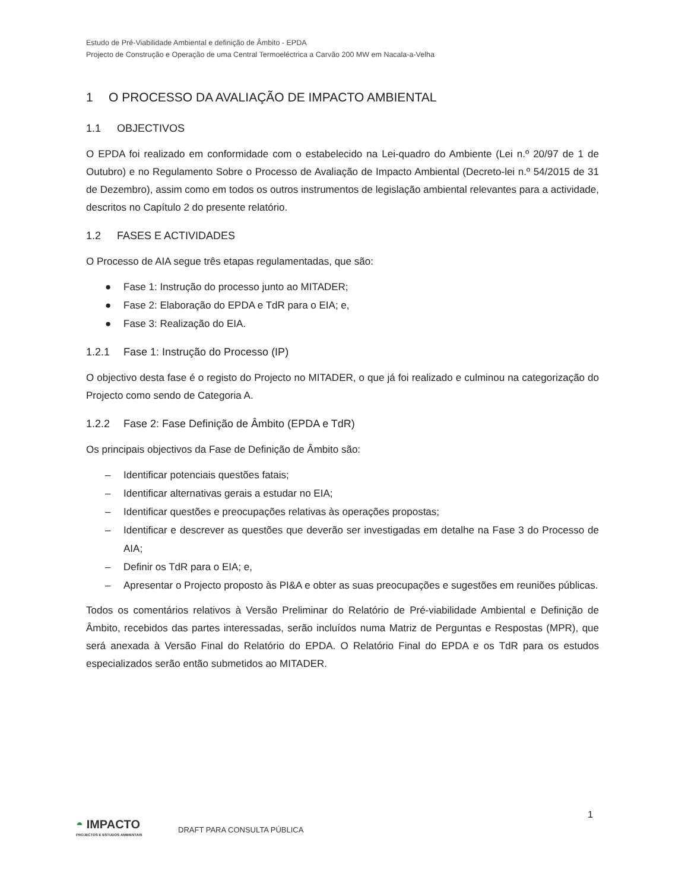Estudo de Pré-Viabilidade Ambiental e definição de Âmbito - EPDA
Projecto de Construção e Operação de uma Central Termoeléctrica a Carvão 200 MW em Nacala-a-Velha
1 O PROCESSO DA AVALIAÇÃO DE IMPACTO AMBIENTAL
1.1 OBJECTIVOS
O EPDA foi realizado em conformidade com o estabelecido na Lei-quadro do Ambiente (Lei n.º 20/97 de 1 de Outubro) e no Regulamento Sobre o Processo de Avaliação de Impacto Ambiental (Decreto-lei n.º 54/2015 de 31 de Dezembro), assim como em todos os outros instrumentos de legislação ambiental relevantes para a actividade, descritos no Capítulo 2 do presente relatório.
1.2 FASES E ACTIVIDADES
O Processo de AIA segue três etapas regulamentadas, que são:
● Fase 1: Instrução do processo junto ao MITADER;
● Fase 2: Elaboração do EPDA e TdR para o EIA; e,
● Fase 3: Realização do EIA.
1.2.1 Fase 1: Instrução do Processo (IP)
O objectivo desta fase é o registo do Projecto no MITADER, o que já foi realizado e culminou na categorização do Projecto como sendo de Categoria A.
1.2.2 Fase 2: Fase Definição de Âmbito (EPDA e TdR)
Os principais objectivos da Fase de Definição de Âmbito são:
– Identificar potenciais questões fatais;
– Identificar alternativas gerais a estudar no EIA;
– Identificar questões e preocupações relativas às operações propostas;
– Identificar e descrever as questões que deverão ser investigadas em detalhe na Fase 3 do Processo de AIA;
– Definir os TdR para o EIA; e,
– Apresentar o Projecto proposto às PI&A e obter as suas preocupações e sugestões em reuniões públicas.
Todos os comentários relativos à Versão Preliminar do Relatório de Pré-viabilidade Ambiental e Definição de Âmbito, recebidos das partes interessadas, serão incluídos numa Matriz de Perguntas e Respostas (MPR), que será anexada à Versão Final do Relatório do EPDA. O Relatório Final do EPDA e os TdR para os estudos especializados serão então submetidos ao MITADER.
1
◓ IMPACTO
PROJECTOS E ESTUDOS AMBIENTAIS
DRAFT PARA CONSULTA PÚBLICA